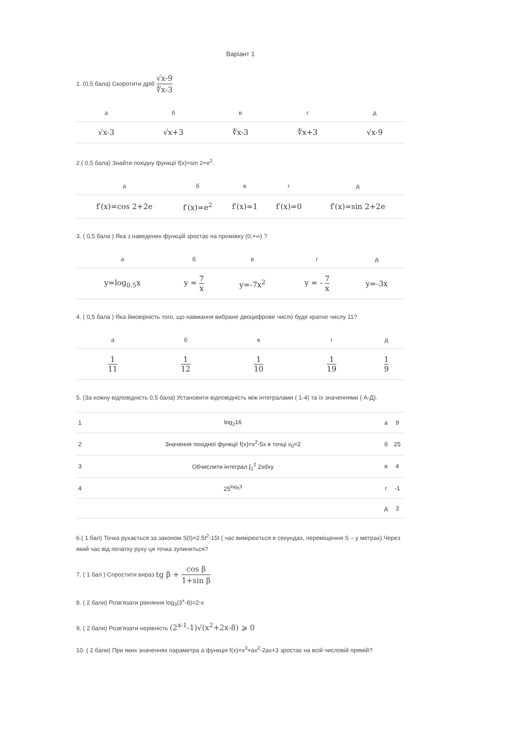Варіант 1
1. (0,5 бала) Скоротити дріб √x-9 ∜x-3
| а | б | в | г | д |
| --- | --- | --- | --- | --- |
| √x-3 | √x+3 | ∜x-3 | ∜x+3 | √x-9 |
2.( 0,5 бала) Знайти похідну функції f(x)=sin 2+e<sup>2</sup>.
| а | б | в | г | д |
| --- | --- | --- | --- | --- |
| f′(x)=cos 2+2e | f′(x)=e<sup>2</sup> | f′(x)=1 | f′(x)=0 | f′(x)=sin 2+2e |
3. ( 0,5 бала ) Яка з наведених функцій зростає на проміжку (0;+∞) ?
| а | б | в | г | д |
| --- | --- | --- | --- | --- |
| y=log<sub>0.5</sub>x | y = 7 x | y=-7x<sup>2</sup> | y = - 7 x | y=-3x |
4. ( 0,5 бала ) Яка ймовірність того, що навмання вибране двоцифрове число буде кратне числу 11?
| а | б | в | г | д |
| --- | --- | --- | --- | --- |
| 1 11 | 1 12 | 1 10 | 1 19 | 1 9 |
5. (За кожну відповідність 0,5 бала) Установити відповідність між інтегралами ( 1-4) та їх значеннями ( А-Д).
| 1 | log<sub>2</sub>16 | а | 9 |
| 2 | Значення похідної функції f(x)=x<sup>2</sup>-5x в точці x<sub>0</sub>=2 | б | 25 |
| 3 | Обчислити інтеграл ∫<sub>1</sub><sup>2</sup> 2xdxy | в | 4 |
| 4 | 25<sup>log<sub>5</sub>3</sup> | г | -1 |
| | | д | 3 |
6.( 1 бал) Точка рухається за законом S(t)=2.5t<sup>2</sup>-15t ( час вимірюється в секундах, переміщення S – у метрах).Через який час від початку руху ця точка зупиниться?
7. ( 1 бал ) Спростити вираз tg β + cos β 1+sin β
8. ( 2 бали) Розв'язати рівняння log<sub>3</sub>(3<sup>x</sup>-8)=2-x
9. ( 2 бали) Розв'язати нерівність (2<sup>x-1</sup>-1)√(x<sup>2</sup>+2x-8) ⩾ 0
10. ( 2 бали) При яких значеннях параметра a функція f(x)=x<sup>3</sup>+ax<sup>2</sup>-2ax+3 зростає на всій числовій прямій?